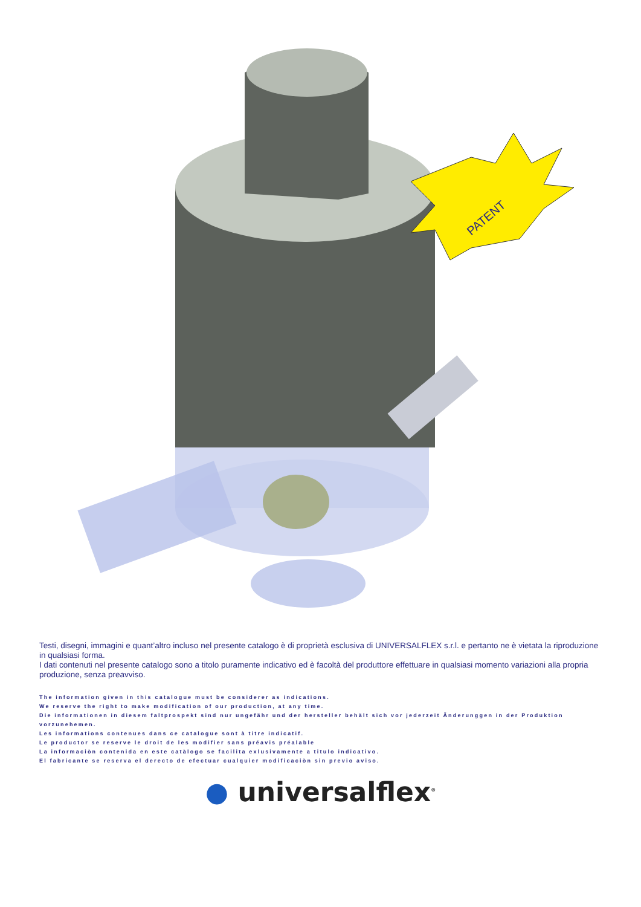PATENT
Testi, disegni, immagini e quant’altro incluso nel presente catalogo è di proprietà esclusiva di UNIVERSALFLEX s.r.l. e pertanto ne è vietata la riproduzione in qualsiasi forma.
I dati contenuti nel presente catalogo sono a titolo puramente indicativo ed è facoltà del produttore effettuare in qualsiasi momento variazioni alla propria produzione, senza preavviso.
The information given in this catalogue must be considerer as indications.
We reserve the right to make modification of our production, at any time.
Die informationen in diesem faltprospekt sind nur ungefähr und der hersteller behält sich vor jederzeit Änderunggen in der Produktion vorzunehemen.
Les informations contenues dans ce catalogue sont à titre indicatif.
Le productor se reserve le droit de les modifier sans préavis préalable
La informaciòn contenida en este catàlogo se facilita exlusivamente a titulo indicativo.
El fabricante se reserva el derecto de efectuar cualquier modificaciòn sin previo aviso.
● universalflex<sup>®</sup>